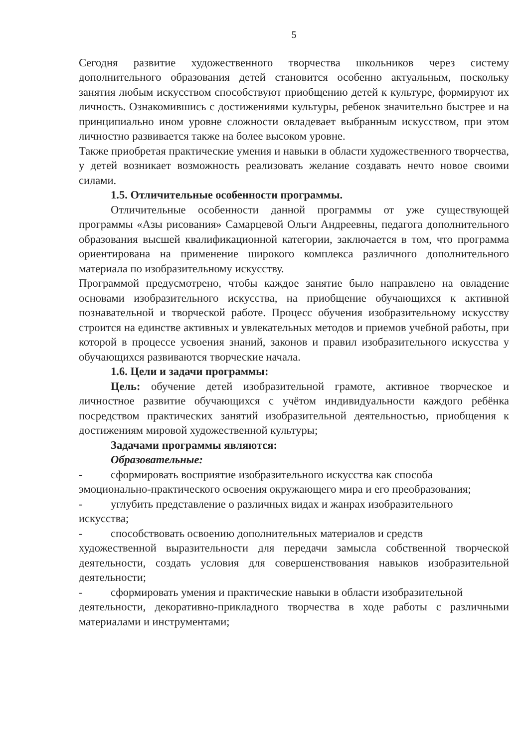5
Сегодня развитие художественного творчества школьников через систему дополнительного образования детей становится особенно актуальным, поскольку занятия любым искусством способствуют приобщению детей к культуре, формируют их личность. Ознакомившись с достижениями культуры, ребенок значительно быстрее и на принципиально ином уровне сложности овладевает выбранным искусством, при этом личностно развивается также на более высоком уровне.
Также приобретая практические умения и навыки в области художественного творчества, у детей возникает возможность реализовать желание создавать нечто новое своими силами.
1.5. Отличительные особенности программы.
Отличительные особенности данной программы от уже существующей программы «Азы рисования» Самарцевой Ольги Андреевны, педагога дополнительного образования высшей квалификационной категории, заключается в том, что программа ориентирована на применение широкого комплекса различного дополнительного материала по изобразительному искусству.
Программой предусмотрено, чтобы каждое занятие было направлено на овладение основами изобразительного искусства, на приобщение обучающихся к активной познавательной и творческой работе. Процесс обучения изобразительному искусству строится на единстве активных и увлекательных методов и приемов учебной работы, при которой в процессе усвоения знаний, законов и правил изобразительного искусства у обучающихся развиваются творческие начала.
1.6. Цели и задачи программы:
Цель: обучение детей изобразительной грамоте, активное творческое и личностное развитие обучающихся с учётом индивидуальности каждого ребёнка посредством практических занятий изобразительной деятельностью, приобщения к достижениям мировой художественной культуры;
Задачами программы являются:
Образовательные:
- сформировать восприятие изобразительного искусства как способа
эмоционально-практического освоения окружающего мира и его преобразования;
- углубить представление о различных видах и жанрах изобразительного
искусства;
- способствовать освоению дополнительных материалов и средств
художественной выразительности для передачи замысла собственной творческой деятельности, создать условия для совершенствования навыков изобразительной деятельности;
- сформировать умения и практические навыки в области изобразительной
деятельности, декоративно-прикладного творчества в ходе работы с различными материалами и инструментами;